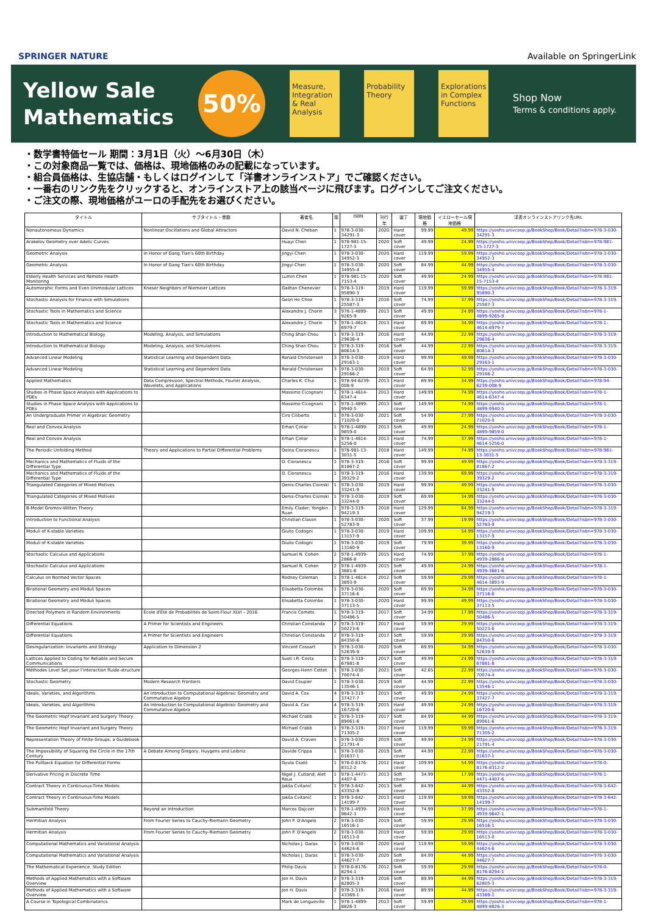SPRINGER NATURE Available on SpringerLink
Yellow Sale
Mathematics
50%
Measure, Integration & Real Analysis
Probability Theory
Explorations in Complex Functions
Shop Now
Terms & conditions apply.
・数学書特価セール 期間：3月1日（火）～6月30日（木）
・この対象商品一覧では、価格は、現地価格のみの記載になっています。
・組合員価格は、生協店舗・もしくはログインして「洋書オンラインストア」でご確認ください。
・一番右のリンク先をクリックすると、オンラインストア上の該当ページに飛びます。ログインしてご注文ください。
・ご注文の際、現地価格がユーロの手配先をお選びください。
| タイトル | サブタイトル・巻数 | 著者名 | 版 | ISBN | 刊行年 | 装丁 | 現地価格 | イエローセール現地価格 | 洋書オンラインストアリンク先URL |
| --- | --- | --- | --- | --- | --- | --- | --- | --- | --- |
| Nonautonomous Dynamics | Nonlinear Oscillations and Global Attractors | David N. Cheban | 1 | 978-3-030-34291-3 | 2020 | Hard cover | 99.99 | 49.99 | https://yosho.univcoop.jp/BookShop/Book/Detail?isbn=978-3-030-34291-3 |
| Arakelov Geometry over Adelic Curves | | Huayi Chen | 1 | 978-981-15-1727-3 | 2020 | Soft cover | 49.99 | 24.99 | https://yosho.univcoop.jp/BookShop/Book/Detail?isbn=978-981-15-1727-3 |
| Geometric Analysis | In Honor of Gang Tian's 60th Birthday | Jingyi Chen | 1 | 978-3-030-34952-3 | 2020 | Hard cover | 119.99 | 59.99 | https://yosho.univcoop.jp/BookShop/Book/Detail?isbn=978-3-030-34952-3 |
| Geometric Analysis | In Honor of Gang Tian's 60th Birthday | Jingyi Chen | 1 | 978-3-030-34955-4 | 2020 | Soft cover | 84.99 | 44.99 | https://yosho.univcoop.jp/BookShop/Book/Detail?isbn=978-3-030-34955-4 |
| Elderly Health Services and Remote Health Monitoring | | Lumin Chen | 1 | 978-981-15-7153-4 | 2020 | Soft cover | 49.99 | 24.99 | https://yosho.univcoop.jp/BookShop/Book/Detail?isbn=978-981-15-7153-4 |
| Automorphic Forms and Even Unimodular Lattices | Kneser Neighbors of Niemeier Lattices | Gaëtan Chenevier | 1 | 978-3-319-95890-3 | 2019 | Hard cover | 119.99 | 59.99 | https://yosho.univcoop.jp/BookShop/Book/Detail?isbn=978-3-319-95890-3 |
| Stochastic Analysis for Finance with Simulations | | Geon Ho Choe | 1 | 978-3-319-25587-3 | 2016 | Soft cover | 74.99 | 37.99 | https://yosho.univcoop.jp/BookShop/Book/Detail?isbn=978-3-319-25587-3 |
| Stochastic Tools in Mathematics and Science | | Alexandre J. Chorin | 3 | 978-1-4899-9265-9 | 2013 | Soft cover | 49.99 | 24.99 | https://yosho.univcoop.jp/BookShop/Book/Detail?isbn=978-1-4899-9265-9 |
| Stochastic Tools in Mathematics and Science | | Alexandre J. Chorin | 3 | 978-1-4614-6979-7 | 2013 | Hard cover | 69.99 | 34.99 | https://yosho.univcoop.jp/BookShop/Book/Detail?isbn=978-1-4614-6979-7 |
| Introduction to Mathematical Biology | Modeling, Analysis, and Simulations | Ching Shan Chou | 1 | 978-3-319-29636-4 | 2016 | Hard cover | 44.99 | 22.99 | https://yosho.univcoop.jp/BookShop/Book/Detail?isbn=978-3-319-29636-4 |
| Introduction to Mathematical Biology | Modeling, Analysis, and Simulations | Ching Shan Chou | 1 | 978-3-319-80614-3 | 2016 | Soft cover | 44.99 | 22.99 | https://yosho.univcoop.jp/BookShop/Book/Detail?isbn=978-3-319-80614-3 |
| Advanced Linear Modeling | Statistical Learning and Dependent Data | Ronald Christensen | 3 | 978-3-030-29163-1 | 2019 | Hard cover | 99.99 | 49.99 | https://yosho.univcoop.jp/BookShop/Book/Detail?isbn=978-3-030-29163-1 |
| Advanced Linear Modeling | Statistical Learning and Dependent Data | Ronald Christensen | 3 | 978-3-030-29166-2 | 2019 | Soft cover | 64.99 | 32.99 | https://yosho.univcoop.jp/BookShop/Book/Detail?isbn=978-3-030-29166-2 |
| Applied Mathematics | Data Compression, Spectral Methods, Fourier Analysis, Wavelets, and Applications | Charles K. Chui | 1 | 978-94-6239-008-9 | 2013 | Hard cover | 69.99 | 34.99 | https://yosho.univcoop.jp/BookShop/Book/Detail?isbn=978-94-6239-008-9 |
| Studies in Phase Space Analysis with Applications to PDEs | | Massimo Cicognani | 1 | 978-1-4614-6347-4 | 2013 | Hard cover | 149.99 | 74.99 | https://yosho.univcoop.jp/BookShop/Book/Detail?isbn=978-1-4614-6347-4 |
| Studies in Phase Space Analysis with Applications to PDEs | | Massimo Cicognani | 1 | 978-1-4899-9940-5 | 2013 | Soft cover | 149.99 | 74.99 | https://yosho.univcoop.jp/BookShop/Book/Detail?isbn=978-1-4899-9940-5 |
| An Undergraduate Primer in Algebraic Geometry | | Ciro Ciliberto | 1 | 978-3-030-71020-0 | 2021 | Soft cover | 54.99 | 27.99 | https://yosho.univcoop.jp/BookShop/Book/Detail?isbn=978-3-030-71020-0 |
| Real and Convex Analysis | | Erhan Çinlar | 1 | 978-1-4899-9859-0 | 2013 | Soft cover | 49.99 | 24.99 | https://yosho.univcoop.jp/BookShop/Book/Detail?isbn=978-1-4899-9859-0 |
| Real and Convex Analysis | | Erhan Çinlar | 1 | 978-1-4614-5256-0 | 2013 | Hard cover | 74.99 | 37.99 | https://yosho.univcoop.jp/BookShop/Book/Detail?isbn=978-1-4614-5256-0 |
| The Periodic Unfolding Method | Theory and Applications to Partial Differential Problems | Doina Cioranescu | 1 | 978-981-13-3031-5 | 2018 | Hard cover | 149.99 | 74.99 | https://yosho.univcoop.jp/BookShop/Book/Detail?isbn=978-981-13-3031-5 |
| Mechanics and Mathematics of Fluids of the Differential Type | | D. Cioranescu | 1 | 978-3-319-81867-2 | 2016 | Soft cover | 99.99 | 49.99 | https://yosho.univcoop.jp/BookShop/Book/Detail?isbn=978-3-319-81867-2 |
| Mechanics and Mathematics of Fluids of the Differential Type | | D. Cioranescu | 1 | 978-3-319-39329-2 | 2016 | Hard cover | 139.99 | 69.99 | https://yosho.univcoop.jp/BookShop/Book/Detail?isbn=978-3-319-39329-2 |
| Triangulated Categories of Mixed Motives | | Denis-Charles Cisinski | 1 | 978-3-030-33241-9 | 2019 | Hard cover | 99.99 | 49.99 | https://yosho.univcoop.jp/BookShop/Book/Detail?isbn=978-3-030-33241-9 |
| Triangulated Categories of Mixed Motives | | Denis-Charles Cisinski | 1 | 978-3-030-33244-0 | 2019 | Soft cover | 69.99 | 34.99 | https://yosho.univcoop.jp/BookShop/Book/Detail?isbn=978-3-030-33244-0 |
| B-Model Gromov-Witten Theory | | Emily Clader; Yongbin Ruan | 1 | 978-3-319-94219-3 | 2018 | Hard cover | 129.99 | 64.99 | https://yosho.univcoop.jp/BookShop/Book/Detail?isbn=978-3-319-94219-3 |
| Introduction to Functional Analysis | | Christian Clason | 1 | 978-3-030-52783-9 | 2020 | Soft cover | 37.99 | 19.99 | https://yosho.univcoop.jp/BookShop/Book/Detail?isbn=978-3-030-52783-9 |
| Moduli of K-stable Varieties | | Giulio Codogni | 1 | 978-3-030-13157-9 | 2019 | Hard cover | 109.99 | 54.99 | https://yosho.univcoop.jp/BookShop/Book/Detail?isbn=978-3-030-13157-9 |
| Moduli of K-stable Varieties | | Giulio Codogni | 1 | 978-3-030-13160-9 | 2019 | Soft cover | 79.99 | 39.99 | https://yosho.univcoop.jp/BookShop/Book/Detail?isbn=978-3-030-13160-9 |
| Stochastic Calculus and Applications | | Samuel N. Cohen | 2 | 978-1-4939-2866-8 | 2015 | Hard cover | 74.99 | 37.99 | https://yosho.univcoop.jp/BookShop/Book/Detail?isbn=978-1-4939-2866-8 |
| Stochastic Calculus and Applications | | Samuel N. Cohen | 2 | 978-1-4939-3681-6 | 2015 | Soft cover | 49.99 | 24.99 | https://yosho.univcoop.jp/BookShop/Book/Detail?isbn=978-1-4939-3681-6 |
| Calculus on Normed Vector Spaces | | Rodney Coleman | 1 | 978-1-4614-3893-9 | 2012 | Soft cover | 59.99 | 29.99 | https://yosho.univcoop.jp/BookShop/Book/Detail?isbn=978-1-4614-3893-9 |
| Birational Geometry and Moduli Spaces | | Elisabetta Colombo | 1 | 978-3-030-37116-6 | 2020 | Soft cover | 69.99 | 34.99 | https://yosho.univcoop.jp/BookShop/Book/Detail?isbn=978-3-030-37116-6 |
| Birational Geometry and Moduli Spaces | | Elisabetta Colombo | 1 | 978-3-030-37113-5 | 2020 | Hard cover | 99.99 | 49.99 | https://yosho.univcoop.jp/BookShop/Book/Detail?isbn=978-3-030-37113-5 |
| Directed Polymers in Random Environments | École d'Été de Probabilités de Saint-Flour XLVI – 2016 | Francis Comets | 1 | 978-3-319-50486-5 | 2017 | Soft cover | 34.99 | 17.99 | https://yosho.univcoop.jp/BookShop/Book/Detail?isbn=978-3-319-50486-5 |
| Differential Equations | A Primer for Scientists and Engineers | Christian Constanda | 2 | 978-3-319-50223-6 | 2017 | Hard cover | 59.99 | 29.99 | https://yosho.univcoop.jp/BookShop/Book/Detail?isbn=978-3-319-50223-6 |
| Differential Equations | A Primer for Scientists and Engineers | Christian Constanda | 2 | 978-3-319-84350-6 | 2017 | Soft cover | 59.99 | 29.99 | https://yosho.univcoop.jp/BookShop/Book/Detail?isbn=978-3-319-84350-6 |
| Desingularization: Invariants and Strategy | Application to Dimension 2 | Vincent Cossart | 1 | 978-3-030-52639-9 | 2020 | Soft cover | 69.99 | 34.99 | https://yosho.univcoop.jp/BookShop/Book/Detail?isbn=978-3-030-52639-9 |
| Lattices Applied to Coding for Reliable and Secure Communications | | Sueli I.R. Costa | 1 | 978-3-319-67881-8 | 2017 | Soft cover | 49.99 | 24.99 | https://yosho.univcoop.jp/BookShop/Book/Detail?isbn=978-3-319-67881-8 |
| Méthodes Level Set pour l'interaction fluide-structure | | Georges-Henri Cottet | 1 | 978-3-030-70074-4 | 2021 | Soft cover | 42.65 | 22.99 | https://yosho.univcoop.jp/BookShop/Book/Detail?isbn=978-3-030-70074-4 |
| Stochastic Geometry | Modern Research Frontiers | David Coupier | 1 | 978-3-030-13546-1 | 2019 | Soft cover | 44.99 | 22.99 | https://yosho.univcoop.jp/BookShop/Book/Detail?isbn=978-3-030-13546-1 |
| Ideals, Varieties, and Algorithms | An Introduction to Computational Algebraic Geometry and Commutative Algebra | David A. Cox | 4 | 978-3-319-37427-7 | 2015 | Soft cover | 49.99 | 24.99 | https://yosho.univcoop.jp/BookShop/Book/Detail?isbn=978-3-319-37427-7 |
| Ideals, Varieties, and Algorithms | An Introduction to Computational Algebraic Geometry and Commutative Algebra | David A. Cox | 4 | 978-3-319-16720-6 | 2015 | Hard cover | 49.99 | 24.99 | https://yosho.univcoop.jp/BookShop/Book/Detail?isbn=978-3-319-16720-6 |
| The Geometric Hopf Invariant and Surgery Theory | | Michael Crabb | 1 | 978-3-319-89061-6 | 2017 | Soft cover | 84.99 | 44.99 | https://yosho.univcoop.jp/BookShop/Book/Detail?isbn=978-3-319-89061-6 |
| The Geometric Hopf Invariant and Surgery Theory | | Michael Crabb | 1 | 978-3-319-71305-2 | 2017 | Hard cover | 119.99 | 59.99 | https://yosho.univcoop.jp/BookShop/Book/Detail?isbn=978-3-319-71305-2 |
| Representation Theory of Finite Groups: a Guidebook | | David A. Craven | 1 | 978-3-030-21791-4 | 2019 | Soft cover | 49.99 | 24.99 | https://yosho.univcoop.jp/BookShop/Book/Detail?isbn=978-3-030-21791-4 |
| The Impossibility of Squaring the Circle in the 17th Century | A Debate Among Gregory, Huygens and Leibniz | Davide Crippa | 1 | 978-3-030-01637-1 | 2019 | Soft cover | 44.99 | 22.99 | https://yosho.univcoop.jp/BookShop/Book/Detail?isbn=978-3-030-01637-1 |
| The Pullback Equation for Differential Forms | | Gyula Csató | 1 | 978-0-8176-8312-2 | 2012 | Hard cover | 109.99 | 54.99 | https://yosho.univcoop.jp/BookShop/Book/Detail?isbn=978-0-8176-8312-2 |
| Derivative Pricing in Discrete Time | | Nigel J. Cutland; Alet Roux | 1 | 978-1-4471-4407-6 | 2013 | Soft cover | 34.99 | 17.99 | https://yosho.univcoop.jp/BookShop/Book/Detail?isbn=978-1-4471-4407-6 |
| Contract Theory in Continuous-Time Models | | Jakša Cvitanić | 1 | 978-3-642-43352-8 | 2013 | Soft cover | 84.99 | 44.99 | https://yosho.univcoop.jp/BookShop/Book/Detail?isbn=978-3-642-43352-8 |
| Contract Theory in Continuous-Time Models | | Jakša Cvitanić | 1 | 978-3-642-14199-7 | 2013 | Hard cover | 119.99 | 59.99 | https://yosho.univcoop.jp/BookShop/Book/Detail?isbn=978-3-642-14199-7 |
| Submanifold Theory | Beyond an Introduction | Marcos Dajczer | 1 | 978-1-4939-9642-1 | 2019 | Hard cover | 74.99 | 37.99 | https://yosho.univcoop.jp/BookShop/Book/Detail?isbn=978-1-4939-9642-1 |
| Hermitian Analysis | From Fourier Series to Cauchy-Riemann Geometry | John P. D'Angelo | 2 | 978-3-030-16516-1 | 2019 | Soft cover | 59.99 | 29.99 | https://yosho.univcoop.jp/BookShop/Book/Detail?isbn=978-3-030-16516-1 |
| Hermitian Analysis | From Fourier Series to Cauchy-Riemann Geometry | John P. D'Angelo | 2 | 978-3-030-16513-0 | 2019 | Hard cover | 59.99 | 29.99 | https://yosho.univcoop.jp/BookShop/Book/Detail?isbn=978-3-030-16513-0 |
| Computational Mathematics and Variational Analysis | | Nicholas J. Daras | 1 | 978-3-030-44624-6 | 2020 | Hard cover | 119.99 | 59.99 | https://yosho.univcoop.jp/BookShop/Book/Detail?isbn=978-3-030-44624-6 |
| Computational Mathematics and Variational Analysis | | Nicholas J. Daras | 1 | 978-3-030-44627-7 | 2020 | Soft cover | 84.99 | 44.99 | https://yosho.univcoop.jp/BookShop/Book/Detail?isbn=978-3-030-44627-7 |
| The Mathematical Experience, Study Edition | | Philip Davis | 1 | 978-0-8176-8294-1 | 2012 | Soft cover | 59.99 | 29.99 | https://yosho.univcoop.jp/BookShop/Book/Detail?isbn=978-0-8176-8294-1 |
| Methods of Applied Mathematics with a Software Overview | | Jon H. Davis | 2 | 978-3-319-82805-3 | 2016 | Soft cover | 89.99 | 44.99 | https://yosho.univcoop.jp/BookShop/Book/Detail?isbn=978-3-319-82805-3 |
| Methods of Applied Mathematics with a Software Overview | | Jon H. Davis | 2 | 978-3-319-43369-1 | 2016 | Hard cover | 89.99 | 44.99 | https://yosho.univcoop.jp/BookShop/Book/Detail?isbn=978-3-319-43369-1 |
| A Course in Topological Combinatorics | | Mark de Longueville | 1 | 978-1-4899-8826-3 | 2013 | Soft cover | 59.99 | 29.99 | https://yosho.univcoop.jp/BookShop/Book/Detail?isbn=978-1-4899-8826-3 |